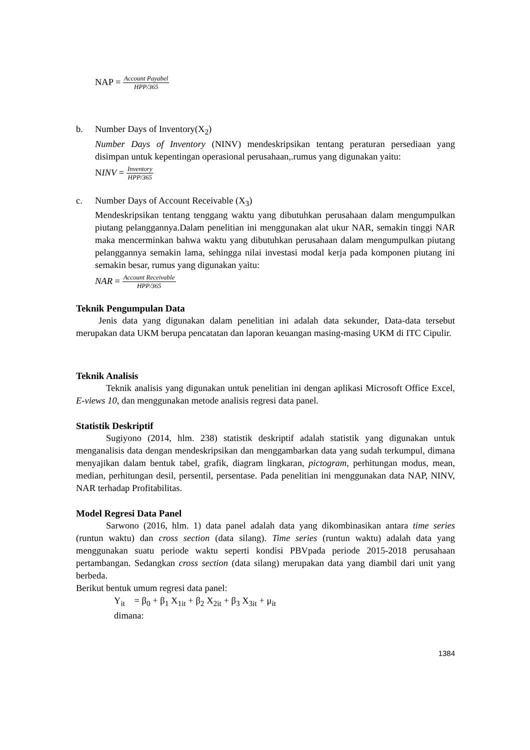NAP = Account Payabel HPP/365
b. Number Days of Inventory(X<sub>2</sub>)
Number Days of Inventory (NINV) mendeskripsikan tentang peraturan persediaan yang disimpan untuk kepentingan operasional perusahaan,.rumus yang digunakan yaitu:
NINV = Inventory HPP/365
c. Number Days of Account Receivable (X<sub>3</sub>)
Mendeskripsikan tentang tenggang waktu yang dibutuhkan perusahaan dalam mengumpulkan piutang pelanggannya.Dalam penelitian ini menggunakan alat ukur NAR, semakin tinggi NAR maka mencerminkan bahwa waktu yang dibutuhkan perusahaan dalam mengumpulkan piutang pelanggannya semakin lama, sehingga nilai investasi modal kerja pada komponen piutang ini semakin besar, rumus yang digunakan yaitu:
NAR = Account Receivable HPP/365
Teknik Pengumpulan Data
Jenis data yang digunakan dalam penelitian ini adalah data sekunder, Data-data tersebut merupakan data UKM berupa pencatatan dan laporan keuangan masing-masing UKM di ITC Cipulir.
Teknik Analisis
Teknik analisis yang digunakan untuk penelitian ini dengan aplikasi Microsoft Office Excel, E-views 10, dan menggunakan metode analisis regresi data panel.
Statistik Deskriptif
Sugiyono (2014, hlm. 238) statistik deskriptif adalah statistik yang digunakan untuk menganalisis data dengan mendeskripsikan dan menggambarkan data yang sudah terkumpul, dimana menyajikan dalam bentuk tabel, grafik, diagram lingkaran, pictogram, perhitungan modus, mean, median, perhitungan desil, persentil, persentase. Pada penelitian ini menggunakan data NAP, NINV, NAR terhadap Profitabilitas.
Model Regresi Data Panel
Sarwono (2016, hlm. 1) data panel adalah data yang dikombinasikan antara time series (runtun waktu) dan cross section (data silang). Time series (runtun waktu) adalah data yang menggunakan suatu periode waktu seperti kondisi PBVpada periode 2015-2018 perusahaan pertambangan. Sedangkan cross section (data silang) merupakan data yang diambil dari unit yang berbeda.
Berikut bentuk umum regresi data panel:
Y<sub>it</sub> = β<sub>0</sub> + β<sub>1</sub> X<sub>1it</sub> + β<sub>2</sub> X<sub>2it</sub> + β<sub>3</sub> X<sub>3it</sub> + μ<sub>it</sub>
dimana:
1384